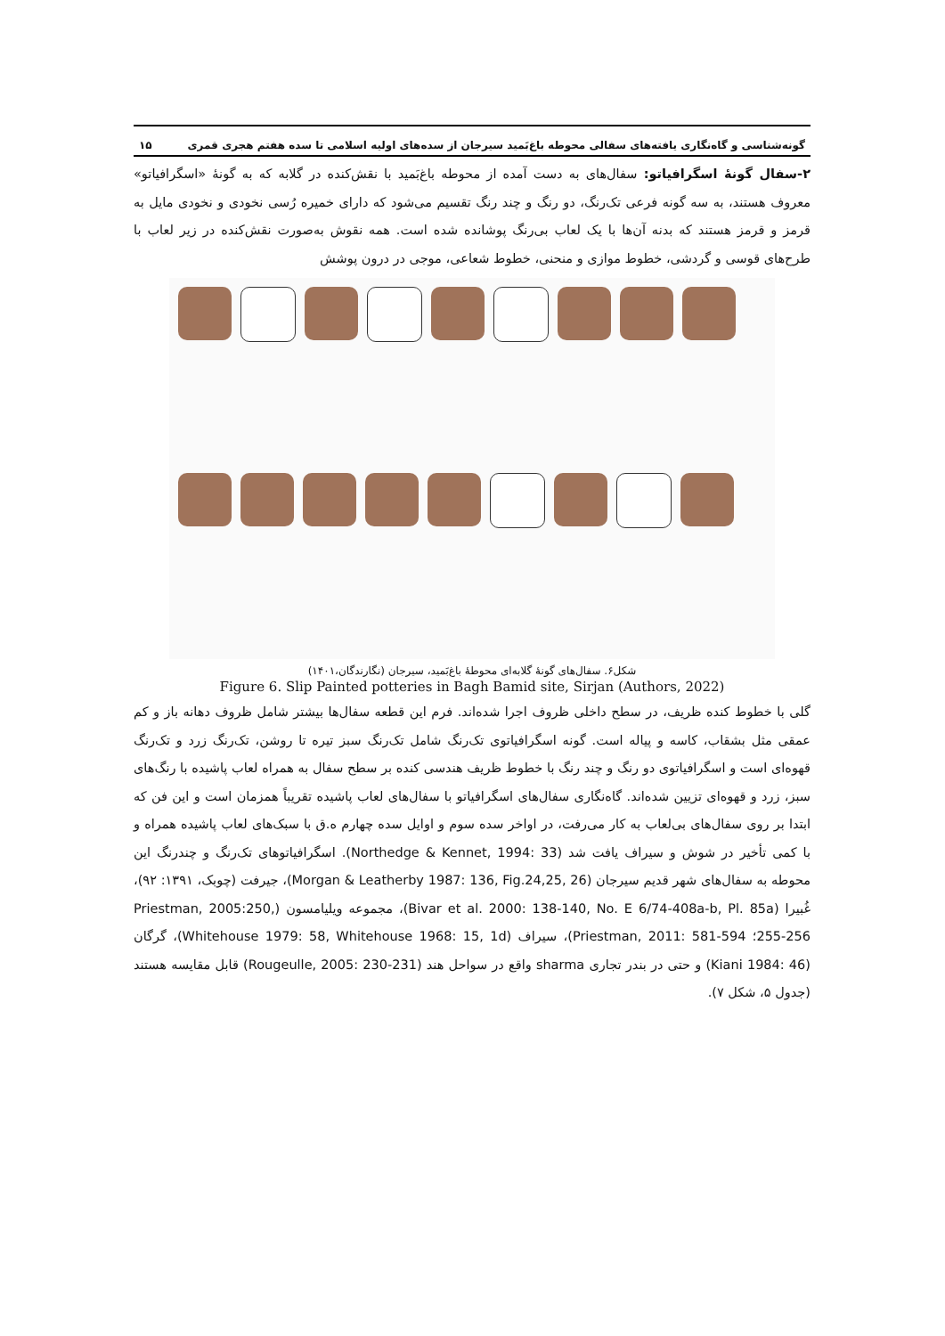گونه‌شناسی و گاه‌نگاری یافته‌های سفالی محوطه باغ‌بَمید سیرجان از سده‌های اولیه اسلامی تا سده هفتم هجری قمری ۱۵
۲-سفال گونهٔ اسگرافیاتو: سفال‌های به دست آمده از محوطه باغ‌بَمید با نقش‌کنده در گلابه که به گونهٔ «اسگرافیاتو» معروف هستند، به سه گونه فرعی تک‌رنگ، دو رنگ و چند رنگ تقسیم می‌شود که دارای خمیره رُسی نخودی و نخودی مایل به قرمز و قرمز هستند که بدنه آن‌ها با یک لعاب بی‌رنگ پوشانده شده است. همه نقوش به‌صورت نقش‌کنده در زیر لعاب با طرح‌های قوسی و گردشی، خطوط موازی و منحنی، خطوط شعاعی، موجی در درون پوشش
شکل۶. سفال‌های گونهٔ گلابه‌ای محوطهٔ باغ‌بَمید، سیرجان (نگارندگان،۱۴۰۱)
Figure 6. Slip Painted potteries in Bagh Bamid site, Sirjan (Authors, 2022)
گلی با خطوط کنده ظریف، در سطح داخلی ظروف اجرا شده‌اند. فرم این قطعه سفال‌ها بیشتر شامل ظروف دهانه باز و کم عمقی مثل بشقاب، کاسه و پیاله است. گونه اسگرافیاتوی تک‌رنگ شامل تک‌رنگ سبز تیره تا روشن، تک‌رنگ زرد و تک‌رنگ قهوه‌ای است و اسگرافیاتوی دو رنگ و چند رنگ با خطوط ظریف هندسی کنده بر سطح سفال به همراه لعاب پاشیده با رنگ‌های سبز، زرد و قهوه‌ای تزیین شده‌اند. گاه‌نگاری سفال‌های اسگرافیاتو با سفال‌های لعاب پاشیده تقریباً همزمان است و این فن که ابتدا بر روی سفال‌های بی‌لعاب به کار می‌رفت، در اواخر سده سوم و اوایل سده چهارم ه.ق با سبک‌های لعاب پاشیده همراه و با کمی تأخیر در شوش و سیراف یافت شد (Northedge & Kennet, 1994: 33). اسگرافیاتوهای تک‌رنگ و چندرنگ این محوطه به سفال‌های شهر قدیم سیرجان (Morgan & Leatherby 1987: 136, Fig.24,25, 26)، جیرفت (چوبک، ۱۳۹۱: ۹۲)، غُبیرا (Bivar et al. 2000: 138-140, No. E 6/74-408a-b, Pl. 85a)، مجموعه ویلیامسون (Priestman, 2005:250, 255-256؛ Priestman, 2011: 581-594)، سیراف (Whitehouse 1979: 58, Whitehouse 1968: 15, 1d)، گرگان (Kiani 1984: 46) و حتی در بندر تجاری sharma واقع در سواحل هند (Rougeulle, 2005: 230-231) قابل مقایسه هستند (جدول ۵، شکل ۷).